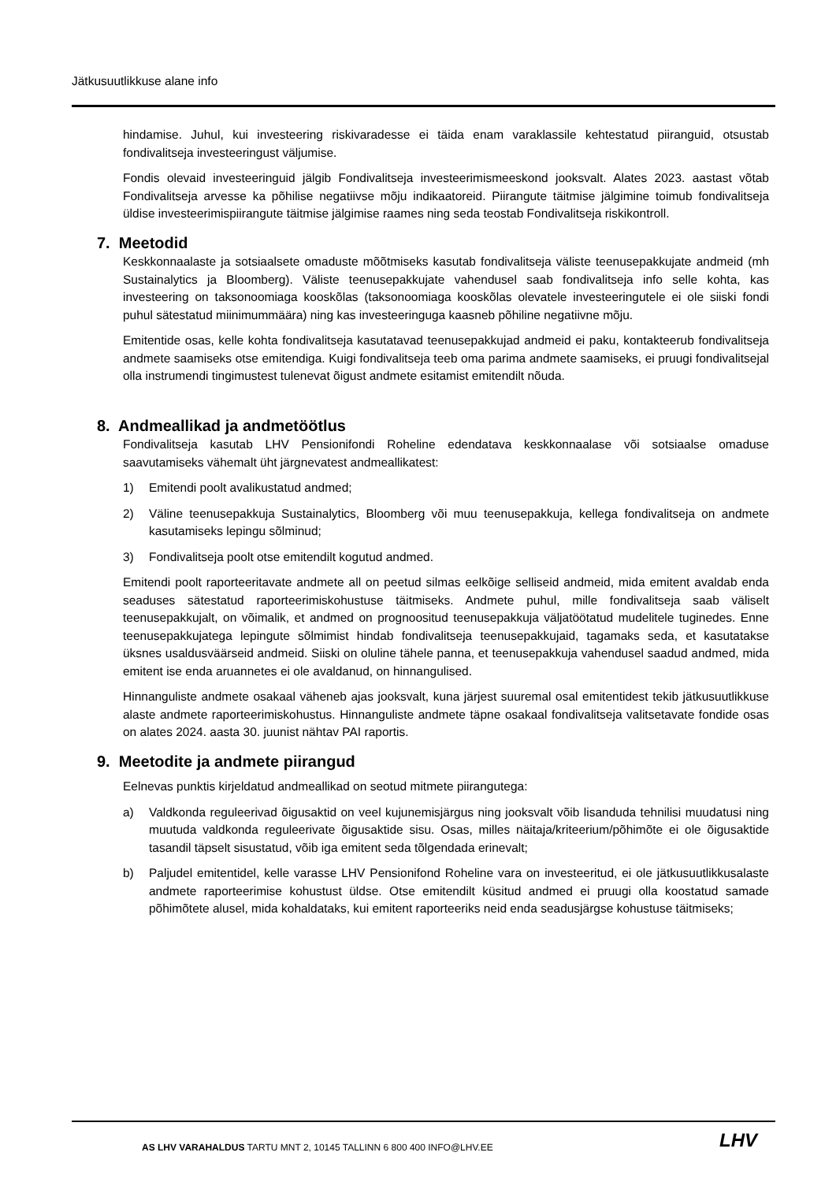Jätkusuutlikkuse alane info
hindamise. Juhul, kui investeering riskivaradesse ei täida enam varaklassile kehtestatud piiranguid, otsustab fondivalitseja investeeringust väljumise.
Fondis olevaid investeeringuid jälgib Fondivalitseja investeerimismeeskond jooksvalt. Alates 2023. aastast võtab Fondivalitseja arvesse ka põhilise negatiivse mõju indikaatoreid. Piirangute täitmise jälgimine toimub fondivalitseja üldise investeerimispiirangute täitmise jälgimise raames ning seda teostab Fondivalitseja riskikontroll.
7. Meetodid
Keskkonnaalaste ja sotsiaalsete omaduste mõõtmiseks kasutab fondivalitseja väliste teenusepakkujate andmeid (mh Sustainalytics ja Bloomberg). Väliste teenusepakkujate vahendusel saab fondivalitseja info selle kohta, kas investeering on taksonoomiaga kooskõlas (taksonoomiaga kooskõlas olevatele investeeringutele ei ole siiski fondi puhul sätestatud miinimummäära) ning kas investeeringuga kaasneb põhiline negatiivne mõju.
Emitentide osas, kelle kohta fondivalitseja kasutatavad teenusepakkujad andmeid ei paku, kontakteerub fondivalitseja andmete saamiseks otse emitendiga. Kuigi fondivalitseja teeb oma parima andmete saamiseks, ei pruugi fondivalitsejal olla instrumendi tingimustest tulenevat õigust andmete esitamist emitendilt nõuda.
8. Andmeallikad ja andmetöötlus
Fondivalitseja kasutab LHV Pensionifondi Roheline edendatava keskkonnaalase või sotsiaalse omaduse saavutamiseks vähemalt üht järgnevatest andmeallikatest:
1) Emitendi poolt avalikustatud andmed;
2) Väline teenusepakkuja Sustainalytics, Bloomberg või muu teenusepakkuja, kellega fondivalitseja on andmete kasutamiseks lepingu sõlminud;
3) Fondivalitseja poolt otse emitendilt kogutud andmed.
Emitendi poolt raporteeritavate andmete all on peetud silmas eelkõige selliseid andmeid, mida emitent avaldab enda seaduses sätestatud raporteerimiskohustuse täitmiseks. Andmete puhul, mille fondivalitseja saab väliselt teenusepakkujalt, on võimalik, et andmed on prognoositud teenusepakkuja väljatöötatud mudelitele tuginedes. Enne teenusepakkujatega lepingute sõlmimist hindab fondivalitseja teenusepakkujaid, tagamaks seda, et kasutatakse üksnes usaldusväärseid andmeid. Siiski on oluline tähele panna, et teenusepakkuja vahendusel saadud andmed, mida emitent ise enda aruannetes ei ole avaldanud, on hinnangulised.
Hinnanguliste andmete osakaal väheneb ajas jooksvalt, kuna järjest suuremal osal emitentidest tekib jätkusuutlikkuse alaste andmete raporteerimiskohustus. Hinnanguliste andmete täpne osakaal fondivalitseja valitsetavate fondide osas on alates 2024. aasta 30. juunist nähtav PAI raportis.
9. Meetodite ja andmete piirangud
Eelnevas punktis kirjeldatud andmeallikad on seotud mitmete piirangutega:
a) Valdkonda reguleerivad õigusaktid on veel kujunemisjärgus ning jooksvalt võib lisanduda tehnilisi muudatusi ning muutuda valdkonda reguleerivate õigusaktide sisu. Osas, milles näitaja/kriteerium/põhimõte ei ole õigusaktide tasandil täpselt sisustatud, võib iga emitent seda tõlgendada erinevalt;
b) Paljudel emitentidel, kelle varasse LHV Pensionifond Roheline vara on investeeritud, ei ole jätkusuutlikkusalaste andmete raporteerimise kohustust üldse. Otse emitendilt küsitud andmed ei pruugi olla koostatud samade põhimõtete alusel, mida kohaldataks, kui emitent raporteeriks neid enda seadusjärgse kohustuse täitmiseks;
AS LHV VARAHALDUS TARTU MNT 2, 10145 TALLINN 6 800 400 INFO@LHV.EE
LHV